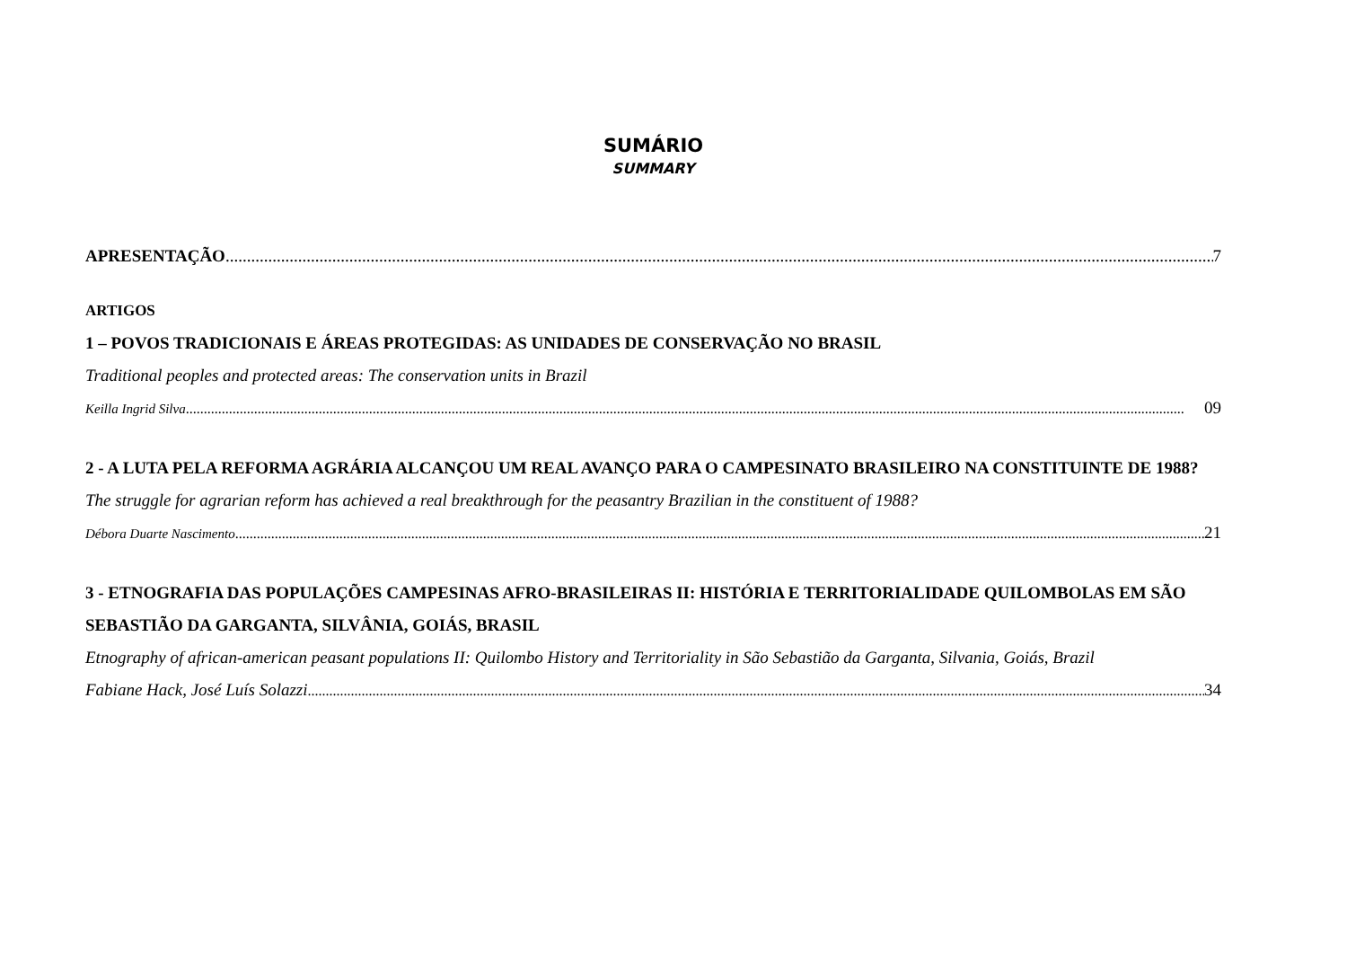SUMÁRIO
SUMMARY
APRESENTAÇÃO 7
ARTIGOS
1 – POVOS TRADICIONAIS E ÁREAS PROTEGIDAS: AS UNIDADES DE CONSERVAÇÃO NO BRASIL
Traditional peoples and protected areas: The conservation units in Brazil
Keilla Ingrid Silva 09
2 - A LUTA PELA REFORMA AGRÁRIA ALCANÇOU UM REAL AVANÇO PARA O CAMPESINATO BRASILEIRO NA CONSTITUINTE DE 1988?
The struggle for agrarian reform has achieved a real breakthrough for the peasantry Brazilian in the constituent of 1988?
Débora Duarte Nascimento 21
3 - ETNOGRAFIA DAS POPULAÇÕES CAMPESINAS AFRO-BRASILEIRAS II: HISTÓRIA E TERRITORIALIDADE QUILOMBOLAS EM SÃO SEBASTIÃO DA GARGANTA, SILVÂNIA, GOIÁS, BRASIL
Etnography of african-american peasant populations II: Quilombo History and Territoriality in São Sebastião da Garganta, Silvania, Goiás, Brazil
Fabiane Hack, José Luís Solazzi 34